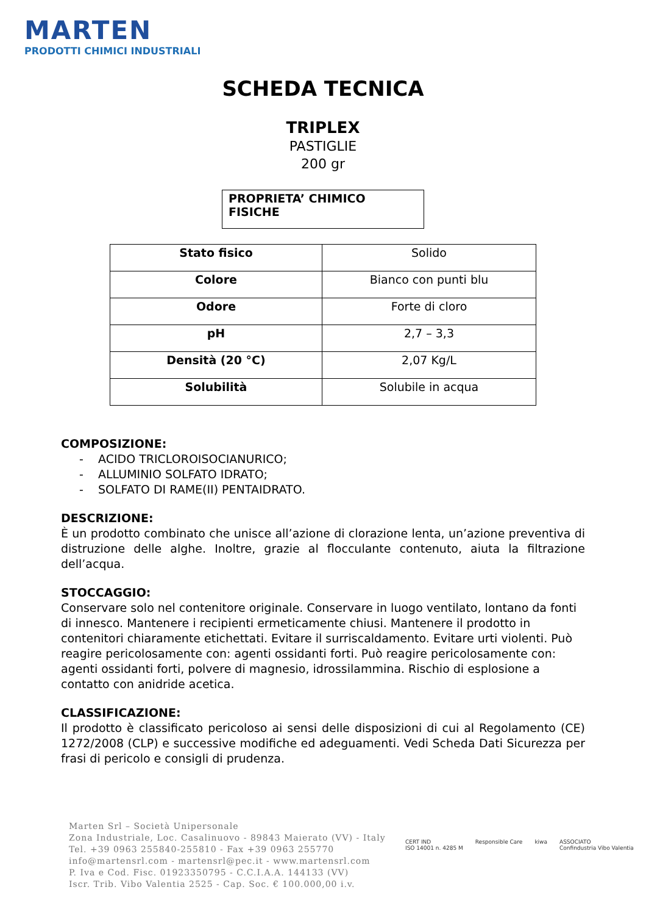MARTEN
PRODOTTI CHIMICI INDUSTRIALI
SCHEDA TECNICA
TRIPLEX
PASTIGLIE
200 gr
PROPRIETA’ CHIMICO FISICHE
| Stato fisico | Solido |
| Colore | Bianco con punti blu |
| Odore | Forte di cloro |
| pH | 2,7 – 3,3 |
| Densità (20 °C) | 2,07 Kg/L |
| Solubilità | Solubile in acqua |
COMPOSIZIONE:
- ACIDO TRICLOROISOCIANURICO;
- ALLUMINIO SOLFATO IDRATO;
- SOLFATO DI RAME(II) PENTAIDRATO.
DESCRIZIONE:
È un prodotto combinato che unisce all’azione di clorazione lenta, un’azione preventiva di distruzione delle alghe. Inoltre, grazie al flocculante contenuto, aiuta la filtrazione dell’acqua.
STOCCAGGIO:
Conservare solo nel contenitore originale. Conservare in luogo ventilato, lontano da fonti di innesco. Mantenere i recipienti ermeticamente chiusi. Mantenere il prodotto in contenitori chiaramente etichettati. Evitare il surriscaldamento. Evitare urti violenti. Può reagire pericolosamente con: agenti ossidanti forti. Può reagire pericolosamente con: agenti ossidanti forti, polvere di magnesio, idrossilammina. Rischio di esplosione a contatto con anidride acetica.
CLASSIFICAZIONE:
Il prodotto è classificato pericoloso ai sensi delle disposizioni di cui al Regolamento (CE) 1272/2008 (CLP) e successive modifiche ed adeguamenti. Vedi Scheda Dati Sicurezza per frasi di pericolo e consigli di prudenza.
Marten Srl – Società Unipersonale
Zona Industriale, Loc. Casalinuovo - 89843 Maierato (VV) - Italy
Tel. +39 0963 255840-255810 - Fax +39 0963 255770
info@martensrl.com - martensrl@pec.it - www.martensrl.com
P. Iva e Cod. Fisc. 01923350795 - C.C.I.A.A. 144133 (VV)
Iscr. Trib. Vibo Valentia 2525 - Cap. Soc. € 100.000,00 i.v.
CERT IND
ISO 14001 n. 4285 M Responsible Care kiwa ASSOCIATO
Confindustria Vibo Valentia